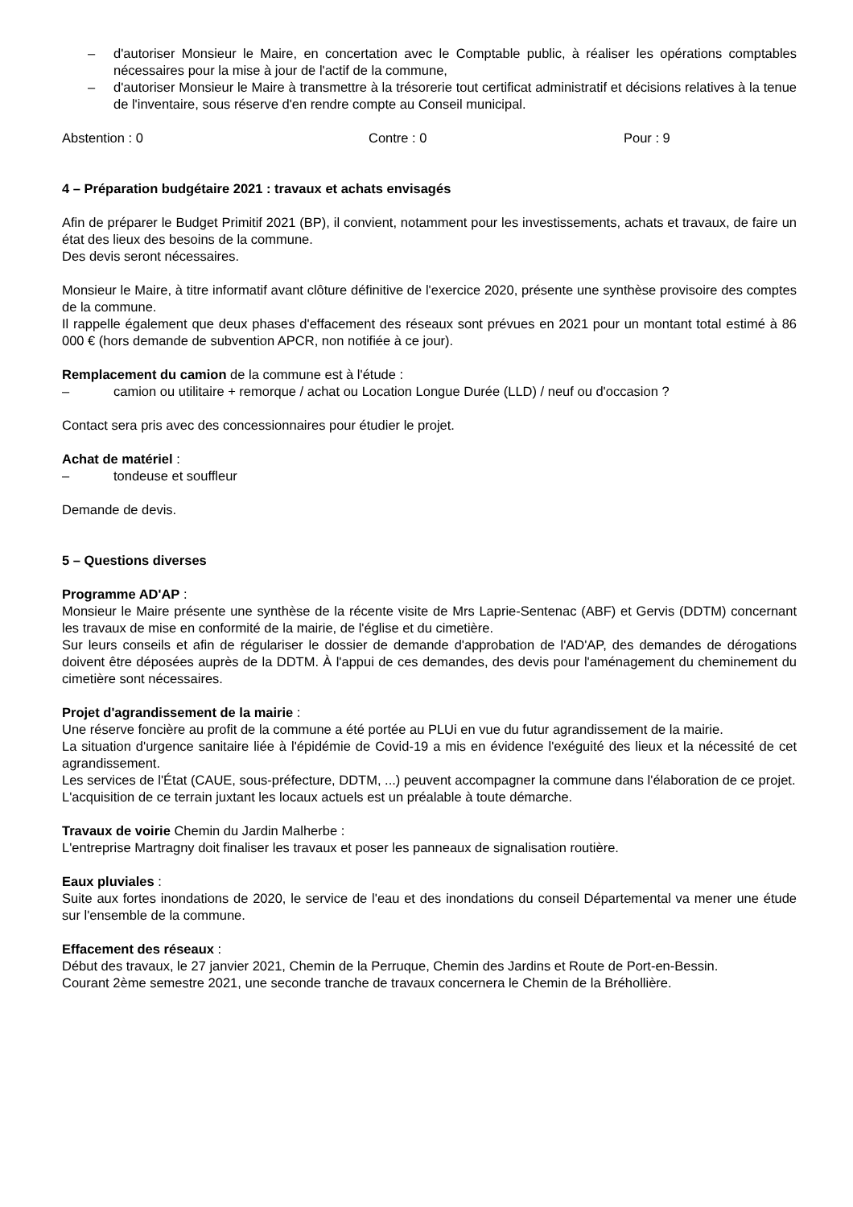– d'autoriser Monsieur le Maire, en concertation avec le Comptable public, à réaliser les opérations comptables nécessaires pour la mise à jour de l'actif de la commune,
– d'autoriser Monsieur le Maire à transmettre à la trésorerie tout certificat administratif et décisions relatives à la tenue de l'inventaire, sous réserve d'en rendre compte au Conseil municipal.
Abstention : 0 Contre : 0 Pour : 9
4 – Préparation budgétaire 2021 : travaux et achats envisagés
Afin de préparer le Budget Primitif 2021 (BP), il convient, notamment pour les investissements, achats et travaux, de faire un état des lieux des besoins de la commune.
Des devis seront nécessaires.
Monsieur le Maire, à titre informatif avant clôture définitive de l'exercice 2020, présente une synthèse provisoire des comptes de la commune.
Il rappelle également que deux phases d'effacement des réseaux sont prévues en 2021 pour un montant total estimé à 86 000 € (hors demande de subvention APCR, non notifiée à ce jour).
Remplacement du camion de la commune est à l'étude :
– camion ou utilitaire + remorque / achat ou Location Longue Durée (LLD) / neuf ou d'occasion ?
Contact sera pris avec des concessionnaires pour étudier le projet.
Achat de matériel :
– tondeuse et souffleur
Demande de devis.
5 – Questions diverses
Programme AD'AP :
Monsieur le Maire présente une synthèse de la récente visite de Mrs Laprie-Sentenac (ABF) et Gervis (DDTM) concernant les travaux de mise en conformité de la mairie, de l'église et du cimetière.
Sur leurs conseils et afin de régulariser le dossier de demande d'approbation de l'AD'AP, des demandes de dérogations doivent être déposées auprès de la DDTM. À l'appui de ces demandes, des devis pour l'aménagement du cheminement du cimetière sont nécessaires.
Projet d'agrandissement de la mairie :
Une réserve foncière au profit de la commune a été portée au PLUi en vue du futur agrandissement de la mairie.
La situation d'urgence sanitaire liée à l'épidémie de Covid-19 a mis en évidence l'exéguité des lieux et la nécessité de cet agrandissement.
Les services de l'État (CAUE, sous-préfecture, DDTM, ...) peuvent accompagner la commune dans l'élaboration de ce projet.
L'acquisition de ce terrain juxtant les locaux actuels est un préalable à toute démarche.
Travaux de voirie Chemin du Jardin Malherbe :
L'entreprise Martragny doit finaliser les travaux et poser les panneaux de signalisation routière.
Eaux pluviales :
Suite aux fortes inondations de 2020, le service de l'eau et des inondations du conseil Départemental va mener une étude sur l'ensemble de la commune.
Effacement des réseaux :
Début des travaux, le 27 janvier 2021, Chemin de la Perruque, Chemin des Jardins et Route de Port-en-Bessin.
Courant 2ème semestre 2021, une seconde tranche de travaux concernera le Chemin de la Bréhollière.